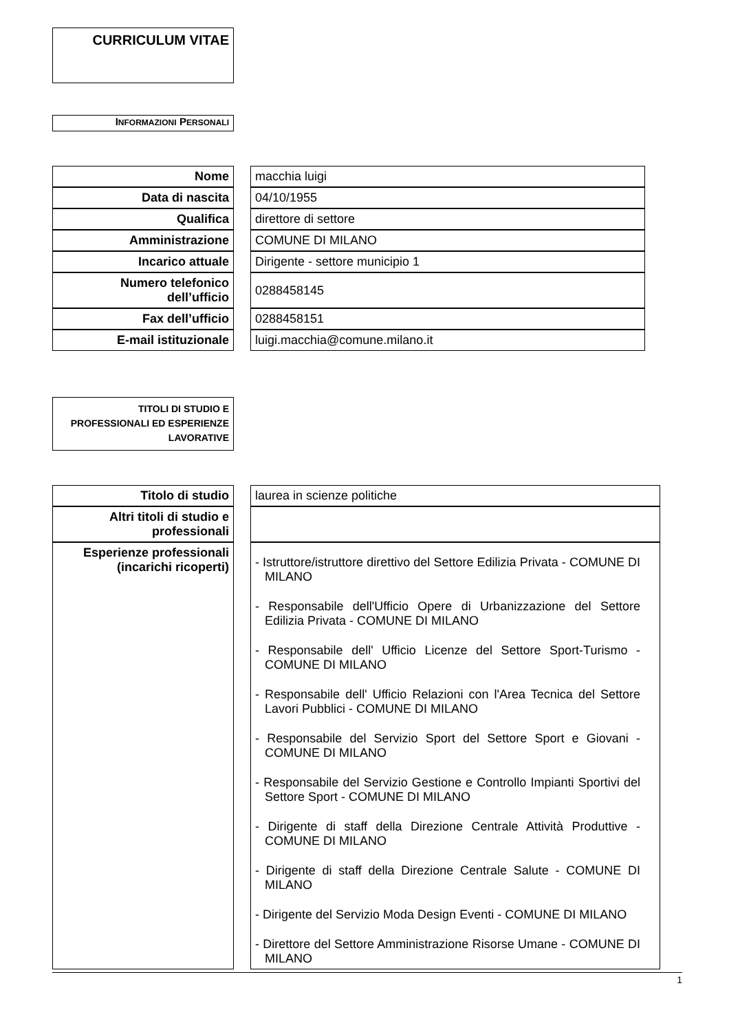CURRICULUM VITAE
INFORMAZIONI PERSONALI
| Nome | | macchia luigi |
| Data di nascita | | 04/10/1955 |
| Qualifica | | direttore di settore |
| Amministrazione | | COMUNE DI MILANO |
| Incarico attuale | | Dirigente - settore municipio 1 |
| Numero telefonico dell’ufficio | | 0288458145 |
| Fax dell’ufficio | | 0288458151 |
| E-mail istituzionale | | luigi.macchia@comune.milano.it |
TITOLI DI STUDIO E PROFESSIONALI ED ESPERIENZE LAVORATIVE
| Titolo di studio | | laurea in scienze politiche |
| Altri titoli di studio e professionali | | |
| Esperienze professionali (incarichi ricoperti) | | - Istruttore/istruttore direttivo del Settore Edilizia Privata - COMUNE DI MILANO - Responsabile dell'Ufficio Opere di Urbanizzazione del Settore Edilizia Privata - COMUNE DI MILANO - Responsabile dell' Ufficio Licenze del Settore Sport-Turismo - COMUNE DI MILANO - Responsabile dell' Ufficio Relazioni con l'Area Tecnica del Settore Lavori Pubblici - COMUNE DI MILANO - Responsabile del Servizio Sport del Settore Sport e Giovani - COMUNE DI MILANO - Responsabile del Servizio Gestione e Controllo Impianti Sportivi del Settore Sport - COMUNE DI MILANO - Dirigente di staff della Direzione Centrale Attività Produttive - COMUNE DI MILANO - Dirigente di staff della Direzione Centrale Salute - COMUNE DI MILANO - Dirigente del Servizio Moda Design Eventi - COMUNE DI MILANO - Direttore del Settore Amministrazione Risorse Umane - COMUNE DI MILANO |
1